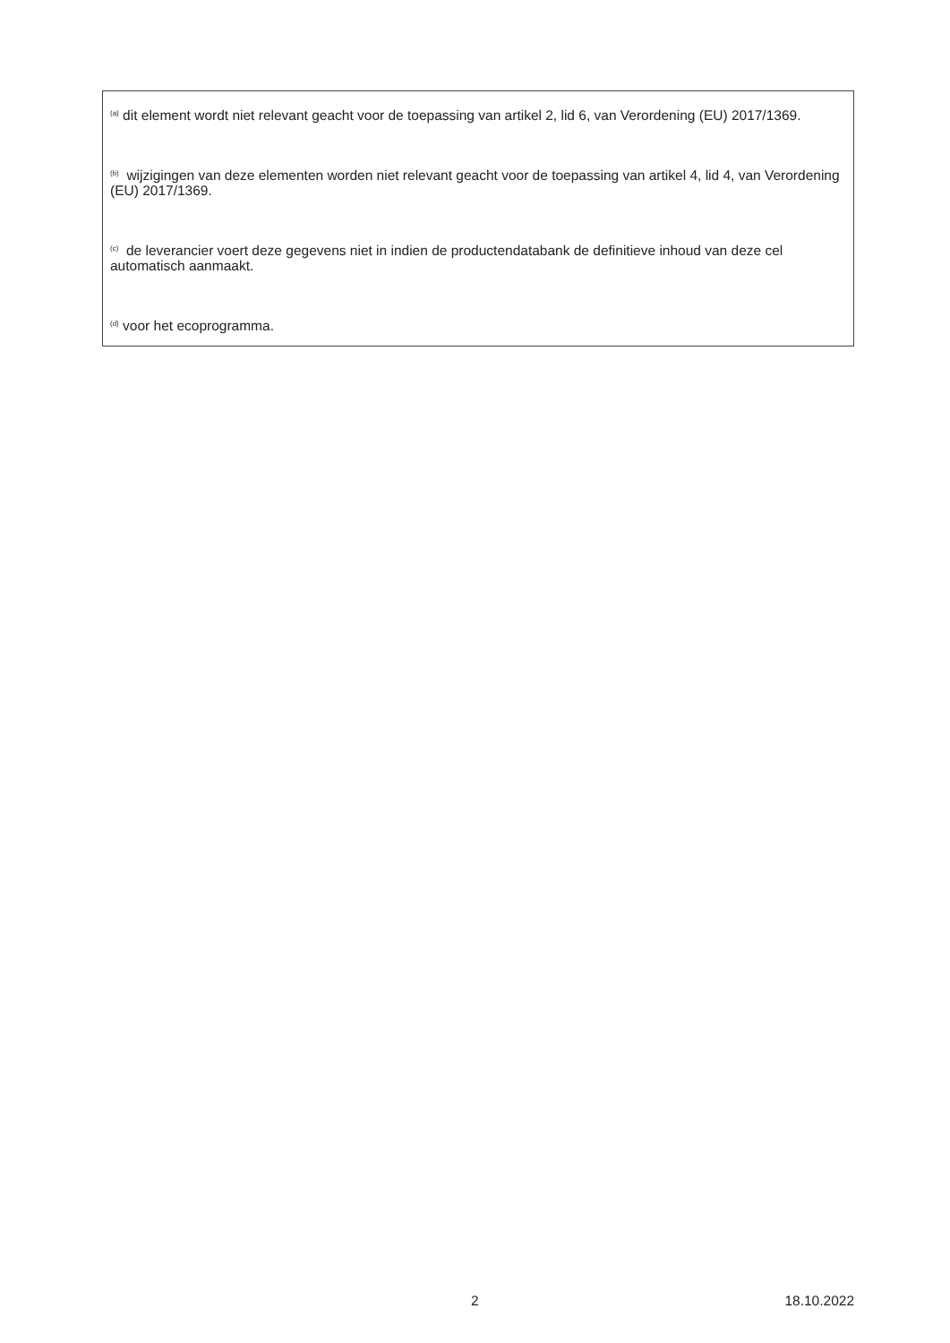<sup>(a)</sup> dit element wordt niet relevant geacht voor de toepassing van artikel 2, lid 6, van Verordening (EU) 2017/1369.
<sup>(b)</sup> wijzigingen van deze elementen worden niet relevant geacht voor de toepassing van artikel 4, lid 4, van Verordening (EU) 2017/1369.
<sup>(c)</sup> de leverancier voert deze gegevens niet in indien de productendatabank de definitieve inhoud van deze cel automatisch aanmaakt.
<sup>(d)</sup> voor het ecoprogramma.
2 18.10.2022